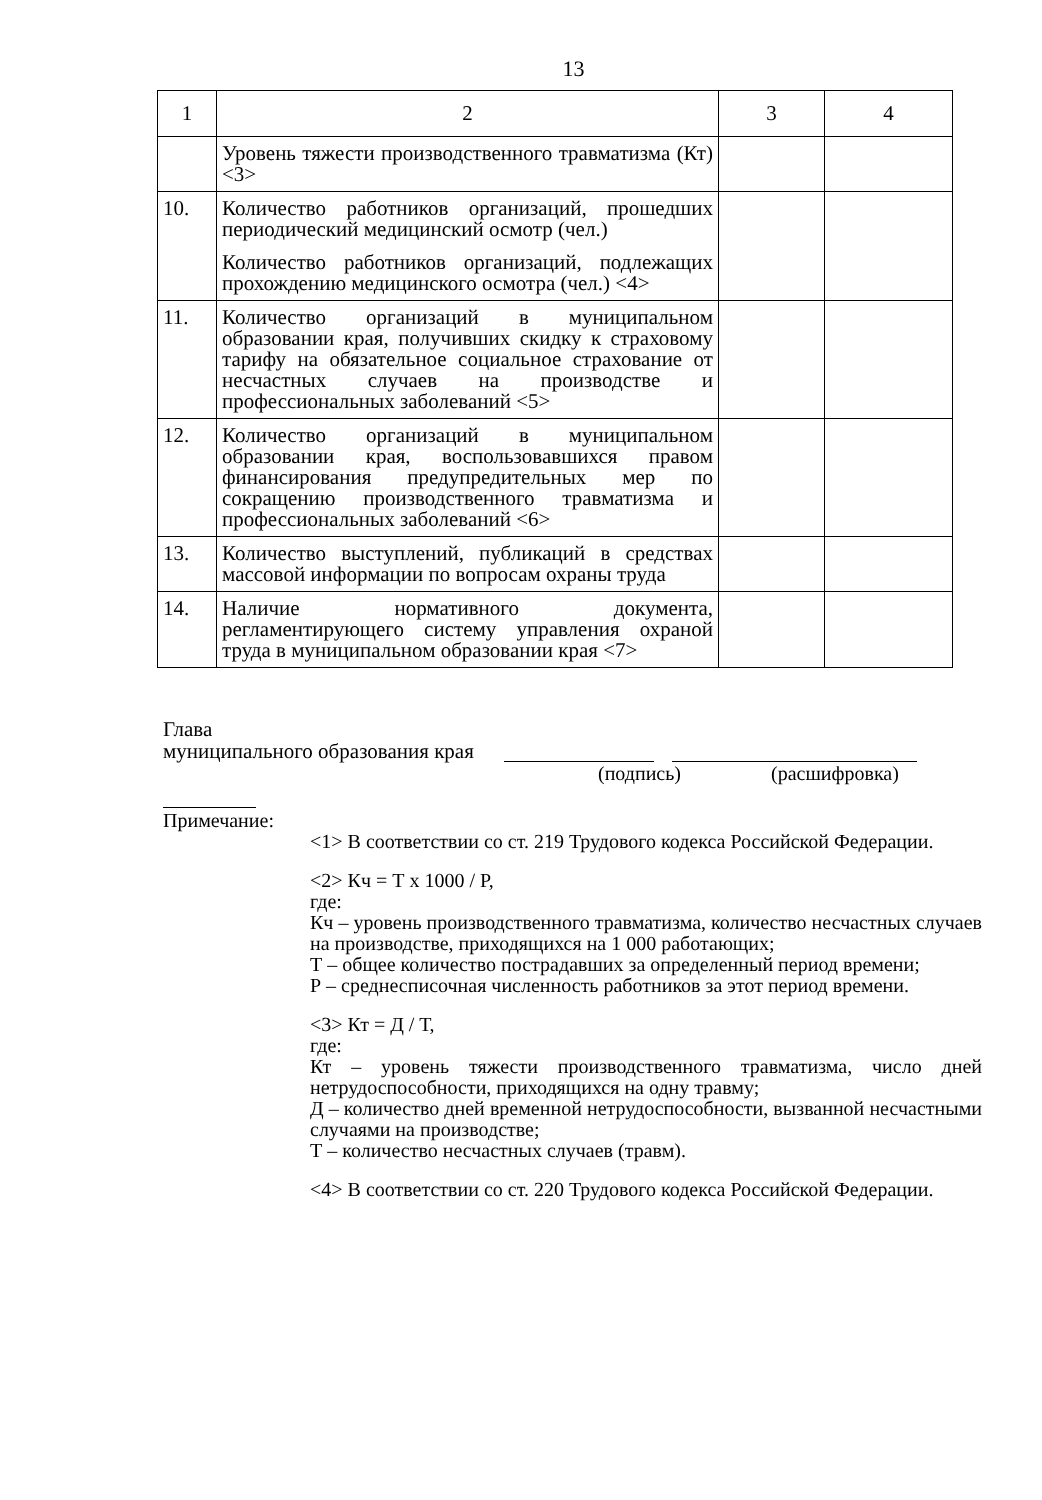13
| 1 | 2 | 3 | 4 |
| --- | --- | --- | --- |
| | Уровень тяжести производственного травматизма (Кт) <3> | | |
| 10. | Количество работников организаций, прошедших периодический медицинский осмотр (чел.) Количество работников организаций, подлежащих прохождению медицинского осмотра (чел.) <4> | | |
| 11. | Количество организаций в муниципальном образовании края, получивших скидку к страховому тарифу на обязательное социальное страхование от несчастных случаев на производстве и профессиональных заболеваний <5> | | |
| 12. | Количество организаций в муниципальном образовании края, воспользовавшихся правом финансирования предупредительных мер по сокращению производственного травматизма и профессиональных заболеваний <6> | | |
| 13. | Количество выступлений, публикаций в средствах массовой информации по вопросам охраны труда | | |
| 14. | Наличие нормативного документа, регламентирующего систему управления охраной труда в муниципальном образовании края <7> | | |
Глава
муниципального образования края
(подпись) (расшифровка)
Примечание:
<1> В соответствии со ст. 219 Трудового кодекса Российской Федерации.
<2> Кч = Т х 1000 / Р,
где:
Кч – уровень производственного травматизма, количество несчастных случаев на производстве, приходящихся на 1 000 работающих;
Т – общее количество пострадавших за определенный период времени;
Р – среднесписочная численность работников за этот период времени.
<3> Кт = Д / Т,
где:
Кт – уровень тяжести производственного травматизма, число дней нетрудоспособности, приходящихся на одну травму;
Д – количество дней временной нетрудоспособности, вызванной несчастными случаями на производстве;
Т – количество несчастных случаев (травм).
<4> В соответствии со ст. 220 Трудового кодекса Российской Федерации.